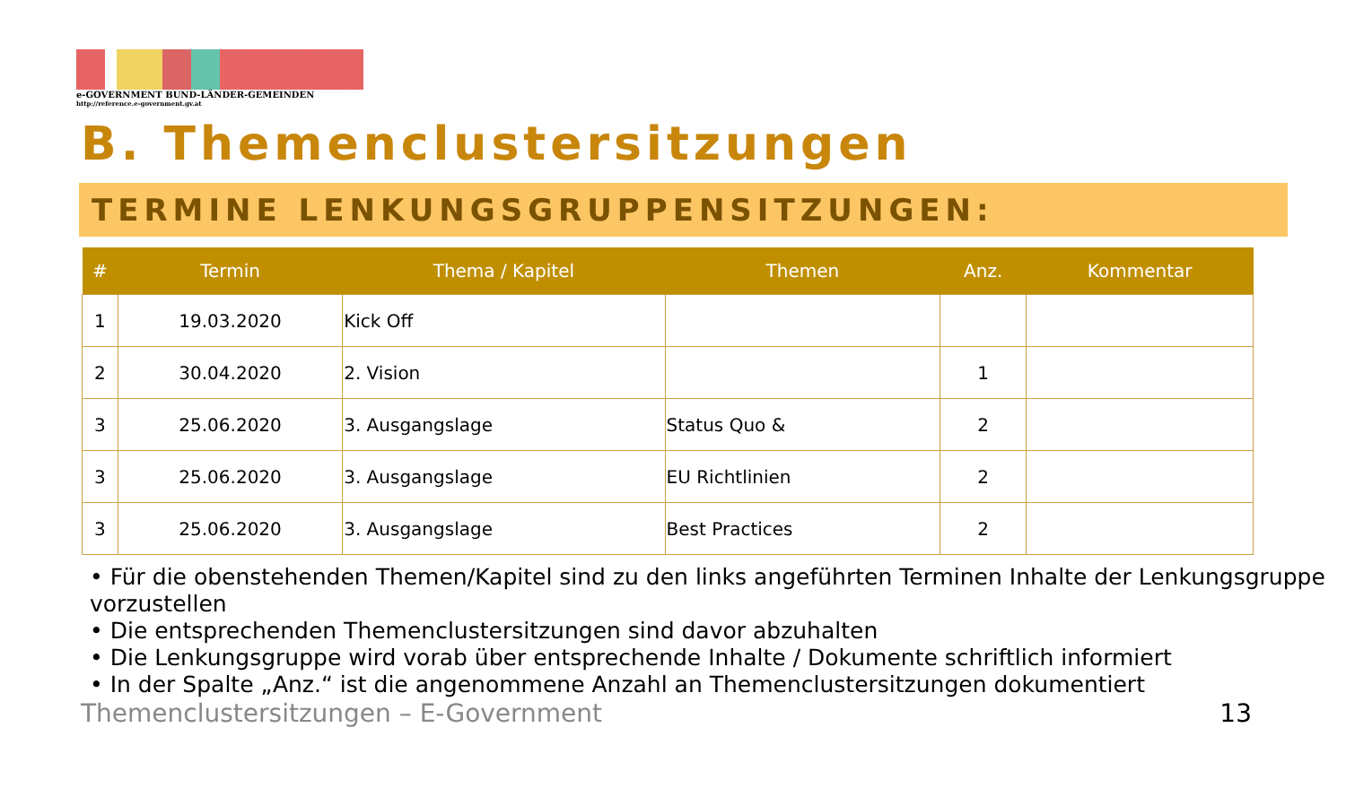e-GOVERNMENT BUND-LÄNDER-GEMEINDEN
http://reference.e-government.gv.at
B. Themenclustersitzungen
TERMINE LENKUNGSGRUPPENSITZUNGEN:
| # | Termin | Thema / Kapitel | Themen | Anz. | Kommentar |
| --- | --- | --- | --- | --- | --- |
| 1 | 19.03.2020 | Kick Off | | | |
| 2 | 30.04.2020 | 2. Vision | | 1 | |
| 3 | 25.06.2020 | 3. Ausgangslage | Status Quo & | 2 | |
| 3 | 25.06.2020 | 3. Ausgangslage | EU Richtlinien | 2 | |
| 3 | 25.06.2020 | 3. Ausgangslage | Best Practices | 2 | |
• Für die obenstehenden Themen/Kapitel sind zu den links angeführten Terminen Inhalte der Lenkungsgruppe vorzustellen
• Die entsprechenden Themenclustersitzungen sind davor abzuhalten
• Die Lenkungsgruppe wird vorab über entsprechende Inhalte / Dokumente schriftlich informiert
• In der Spalte „Anz.“ ist die angenommene Anzahl an Themenclustersitzungen dokumentiert
Themenclustersitzungen – E-Government 13